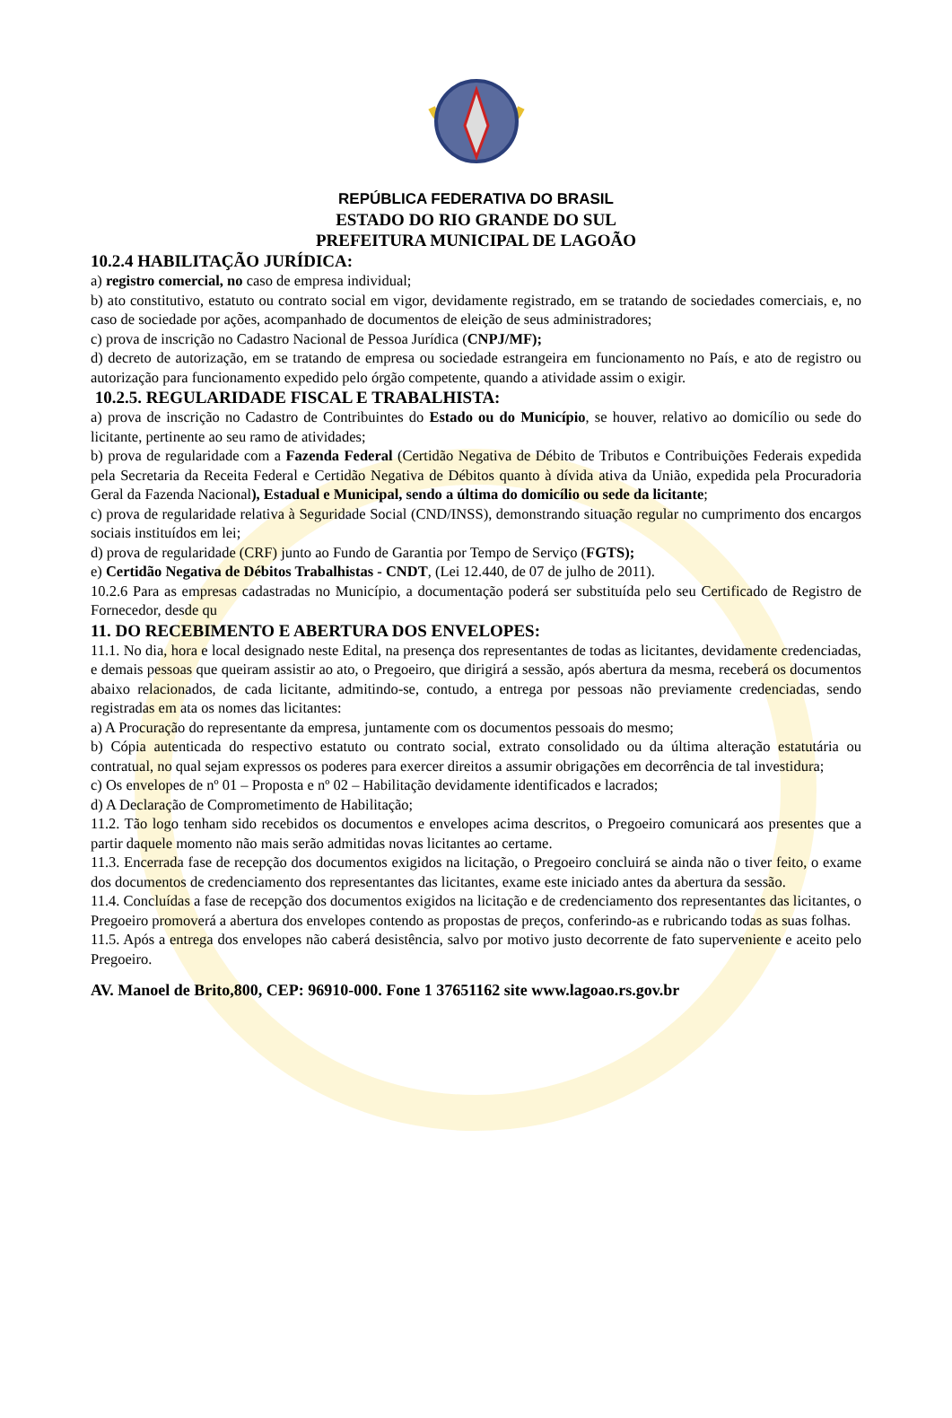REPÚBLICA FEDERATIVA DO BRASIL
ESTADO DO RIO GRANDE DO SUL
PREFEITURA MUNICIPAL DE LAGOÃO
10.2.4 HABILITAÇÃO JURÍDICA:
a) registro comercial, no caso de empresa individual;
b) ato constitutivo, estatuto ou contrato social em vigor, devidamente registrado, em se tratando de sociedades comerciais, e, no caso de sociedade por ações, acompanhado de documentos de eleição de seus administradores;
c) prova de inscrição no Cadastro Nacional de Pessoa Jurídica (CNPJ/MF);
d) decreto de autorização, em se tratando de empresa ou sociedade estrangeira em funcionamento no País, e ato de registro ou autorização para funcionamento expedido pelo órgão competente, quando a atividade assim o exigir.
10.2.5. REGULARIDADE FISCAL E TRABALHISTA:
a) prova de inscrição no Cadastro de Contribuintes do Estado ou do Município, se houver, relativo ao domicílio ou sede do licitante, pertinente ao seu ramo de atividades;
b) prova de regularidade com a Fazenda Federal (Certidão Negativa de Débito de Tributos e Contribuições Federais expedida pela Secretaria da Receita Federal e Certidão Negativa de Débitos quanto à dívida ativa da União, expedida pela Procuradoria Geral da Fazenda Nacional), Estadual e Municipal, sendo a última do domicílio ou sede da licitante;
c) prova de regularidade relativa à Seguridade Social (CND/INSS), demonstrando situação regular no cumprimento dos encargos sociais instituídos em lei;
d) prova de regularidade (CRF) junto ao Fundo de Garantia por Tempo de Serviço (FGTS);
e) Certidão Negativa de Débitos Trabalhistas - CNDT, (Lei 12.440, de 07 de julho de 2011).
10.2.6 Para as empresas cadastradas no Município, a documentação poderá ser substituída pelo seu Certificado de Registro de Fornecedor, desde qu
11. DO RECEBIMENTO E ABERTURA DOS ENVELOPES:
11.1. No dia, hora e local designado neste Edital, na presença dos representantes de todas as licitantes, devidamente credenciadas, e demais pessoas que queiram assistir ao ato, o Pregoeiro, que dirigirá a sessão, após abertura da mesma, receberá os documentos abaixo relacionados, de cada licitante, admitindo-se, contudo, a entrega por pessoas não previamente credenciadas, sendo registradas em ata os nomes das licitantes:
a) A Procuração do representante da empresa, juntamente com os documentos pessoais do mesmo;
b) Cópia autenticada do respectivo estatuto ou contrato social, extrato consolidado ou da última alteração estatutária ou contratual, no qual sejam expressos os poderes para exercer direitos a assumir obrigações em decorrência de tal investidura;
c) Os envelopes de nº 01 – Proposta e nº 02 – Habilitação devidamente identificados e lacrados;
d) A Declaração de Comprometimento de Habilitação;
11.2. Tão logo tenham sido recebidos os documentos e envelopes acima descritos, o Pregoeiro comunicará aos presentes que a partir daquele momento não mais serão admitidas novas licitantes ao certame.
11.3. Encerrada fase de recepção dos documentos exigidos na licitação, o Pregoeiro concluirá se ainda não o tiver feito, o exame dos documentos de credenciamento dos representantes das licitantes, exame este iniciado antes da abertura da sessão.
11.4. Concluídas a fase de recepção dos documentos exigidos na licitação e de credenciamento dos representantes das licitantes, o Pregoeiro promoverá a abertura dos envelopes contendo as propostas de preços, conferindo-as e rubricando todas as suas folhas.
11.5. Após a entrega dos envelopes não caberá desistência, salvo por motivo justo decorrente de fato superveniente e aceito pelo Pregoeiro.
AV. Manoel de Brito,800, CEP: 96910-000. Fone 1 37651162 site www.lagoao.rs.gov.br